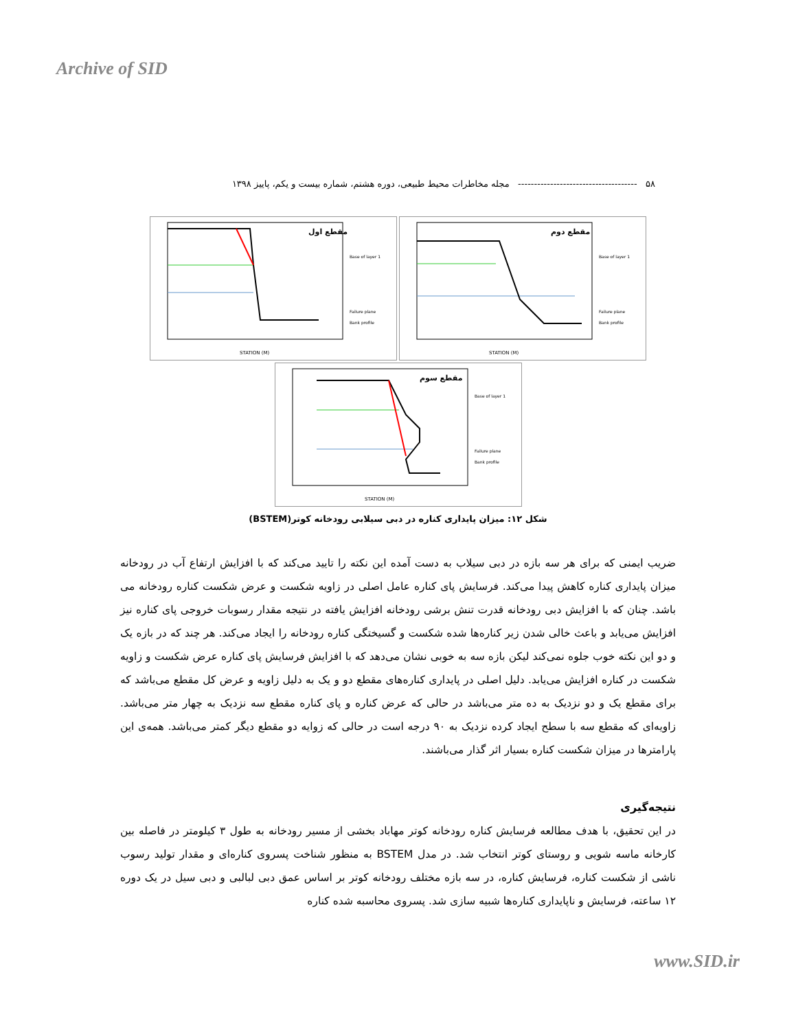Archive of SID
۵۸ ------------------------------------- مجله مخاطرات محیط طبیعی، دوره هشتم، شماره بیست و یکم، پاییز ۱۳۹۸
مقطع اول
STATION (M)
Base of layer 1
Failure plane
Bank profile
مقطع دوم
STATION (M)
Base of layer 1
Failure plane
Bank profile
مقطع سوم
STATION (M)
Base of layer 1
Failure plane
Bank profile
شکل ۱۲: میزان پایداری کناره در دبی سیلابی رودخانه کوتر(BSTEM)
ضریب ایمنی که برای هر سه بازه در دبی سیلاب به دست آمده این نکته را تایید می‌کند که با افزایش ارتفاع آب در رودخانه میزان پایداری کناره کاهش پیدا می‌کند. فرسایش پای کناره عامل اصلی در زاویه شکست و عرض شکست کناره رودخانه می باشد. چنان که با افزایش دبی رودخانه قدرت تنش برشی رودخانه افزایش یافته در نتیجه مقدار رسوبات خروجی پای کناره نیز افزایش می‌یابد و باعث خالی شدن زیر کناره‌ها شده شکست و گسیختگی کناره رودخانه را ایجاد می‌کند. هر چند که در بازه یک و دو این نکته خوب جلوه نمی‌کند لیکن بازه سه به خوبی نشان می‌دهد که با افزایش فرسایش پای کناره عرض شکست و زاویه شکست در کناره افزایش می‌یابد. دلیل اصلی در پایداری کناره‌های مقطع دو و یک به دلیل زاویه و عرض کل مقطع می‌باشد که برای مقطع یک و دو نزدیک به ده متر می‌باشد در حالی که عرض کناره و پای کناره مقطع سه نزدیک به چهار متر می‌باشد. زاویه‌ای که مقطع سه با سطح ایجاد کرده نزدیک به ۹۰ درجه است در حالی که زوایه دو مقطع دیگر کمتر می‌باشد. همه‌ی این پارامترها در میزان شکست کناره بسیار اثر گذار می‌باشند.
نتیجه‌گیری
در این تحقیق، با هدف مطالعه فرسایش کناره رودخانه کوتر مهاباد بخشی از مسیر رودخانه به طول ۳ کیلومتر در فاصله بین کارخانه ماسه شویی و روستای کوتر انتخاب شد. در مدل BSTEM به منظور شناخت پسروی کناره‌ای و مقدار تولید رسوب ناشی از شکست کناره، فرسایش کناره، در سه بازه مختلف رودخانه کوتر بر اساس عمق دبی لبالبی و دبی سیل در یک دوره ۱۲ ساعته، فرسایش و ناپایداری کناره‌ها شبیه سازی شد. پسروی محاسبه شده کناره
www.SID.ir